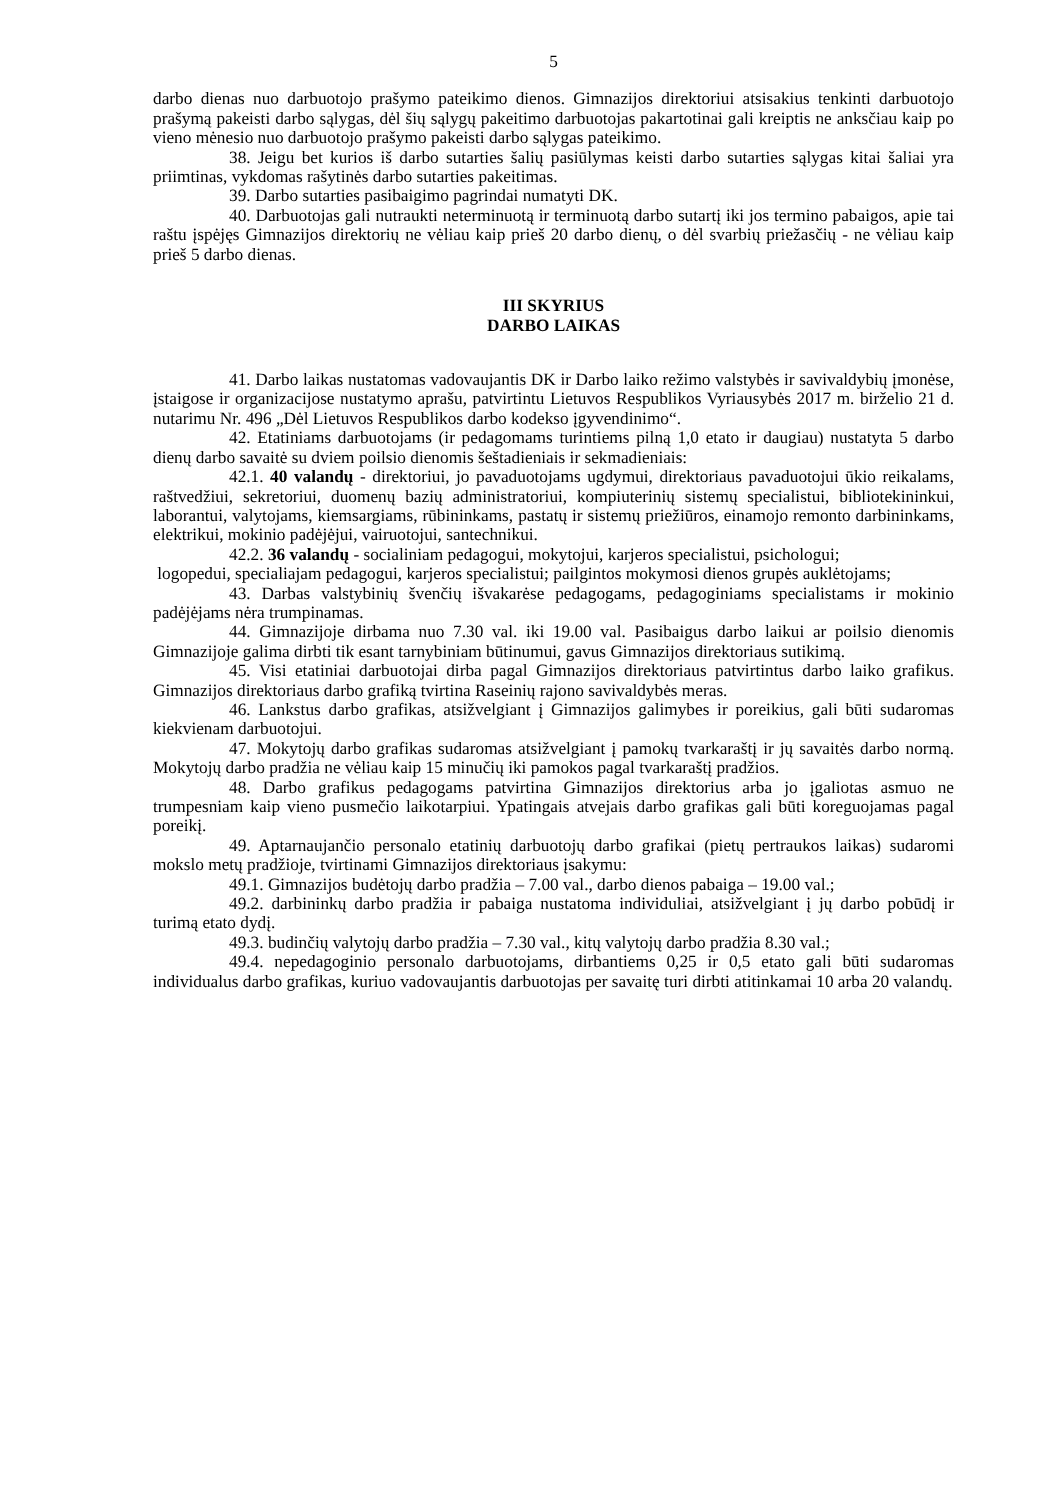5
darbo dienas nuo darbuotojo prašymo pateikimo dienos. Gimnazijos direktoriui atsisakius tenkinti darbuotojo prašymą pakeisti darbo sąlygas, dėl šių sąlygų pakeitimo darbuotojas pakartotinai gali kreiptis ne anksčiau kaip po vieno mėnesio nuo darbuotojo prašymo pakeisti darbo sąlygas pateikimo.
38. Jeigu bet kurios iš darbo sutarties šalių pasiūlymas keisti darbo sutarties sąlygas kitai šaliai yra priimtinas, vykdomas rašytinės darbo sutarties pakeitimas.
39. Darbo sutarties pasibaigimo pagrindai numatyti DK.
40. Darbuotojas gali nutraukti neterminuotą ir terminuotą darbo sutartį iki jos termino pabaigos, apie tai raštu įspėjęs Gimnazijos direktorių ne vėliau kaip prieš 20 darbo dienų, o dėl svarbių priežasčių - ne vėliau kaip prieš 5 darbo dienas.
III SKYRIUS
DARBO LAIKAS
41. Darbo laikas nustatomas vadovaujantis DK ir Darbo laiko režimo valstybės ir savivaldybių įmonėse, įstaigose ir organizacijose nustatymo aprašu, patvirtintu Lietuvos Respublikos Vyriausybės 2017 m. birželio 21 d. nutarimu Nr. 496 „Dėl Lietuvos Respublikos darbo kodekso įgyvendinimo“.
42. Etatiniams darbuotojams (ir pedagomams turintiems pilną 1,0 etato ir daugiau) nustatyta 5 darbo dienų darbo savaitė su dviem poilsio dienomis šeštadieniais ir sekmadieniais:
42.1. 40 valandų - direktoriui, jo pavaduotojams ugdymui, direktoriaus pavaduotojui ūkio reikalams, raštvedžiui, sekretoriui, duomenų bazių administratoriui, kompiuterinių sistemų specialistui, bibliotekininkui, laborantui, valytojams, kiemsargiams, rūbininkams, pastatų ir sistemų priežiūros, einamojo remonto darbininkams, elektrikui, mokinio padėjėjui, vairuotojui, santechnikui.
42.2. 36 valandų - socialiniam pedagogui, mokytojui, karjeros specialistui, psichologui;
logopedui, specialiajam pedagogui, karjeros specialistui; pailgintos mokymosi dienos grupės auklėtojams;
43. Darbas valstybinių švenčių išvakarėse pedagogams, pedagoginiams specialistams ir mokinio padėjėjams nėra trumpinamas.
44. Gimnazijoje dirbama nuo 7.30 val. iki 19.00 val. Pasibaigus darbo laikui ar poilsio dienomis Gimnazijoje galima dirbti tik esant tarnybiniam būtinumui, gavus Gimnazijos direktoriaus sutikimą.
45. Visi etatiniai darbuotojai dirba pagal Gimnazijos direktoriaus patvirtintus darbo laiko grafikus. Gimnazijos direktoriaus darbo grafiką tvirtina Raseinių rajono savivaldybės meras.
46. Lankstus darbo grafikas, atsižvelgiant į Gimnazijos galimybes ir poreikius, gali būti sudaromas kiekvienam darbuotojui.
47. Mokytojų darbo grafikas sudaromas atsižvelgiant į pamokų tvarkaraštį ir jų savaitės darbo normą. Mokytojų darbo pradžia ne vėliau kaip 15 minučių iki pamokos pagal tvarkaraštį pradžios.
48. Darbo grafikus pedagogams patvirtina Gimnazijos direktorius arba jo įgaliotas asmuo ne trumpesniam kaip vieno pusmečio laikotarpiui. Ypatingais atvejais darbo grafikas gali būti koreguojamas pagal poreikį.
49. Aptarnaujančio personalo etatinių darbuotojų darbo grafikai (pietų pertraukos laikas) sudaromi mokslo metų pradžioje, tvirtinami Gimnazijos direktoriaus įsakymu:
49.1. Gimnazijos budėtojų darbo pradžia – 7.00 val., darbo dienos pabaiga – 19.00 val.;
49.2. darbininkų darbo pradžia ir pabaiga nustatoma individuliai, atsižvelgiant į jų darbo pobūdį ir turimą etato dydį.
49.3. budinčių valytojų darbo pradžia – 7.30 val., kitų valytojų darbo pradžia 8.30 val.;
49.4. nepedagoginio personalo darbuotojams, dirbantiems 0,25 ir 0,5 etato gali būti sudaromas individualus darbo grafikas, kuriuo vadovaujantis darbuotojas per savaitę turi dirbti atitinkamai 10 arba 20 valandų.